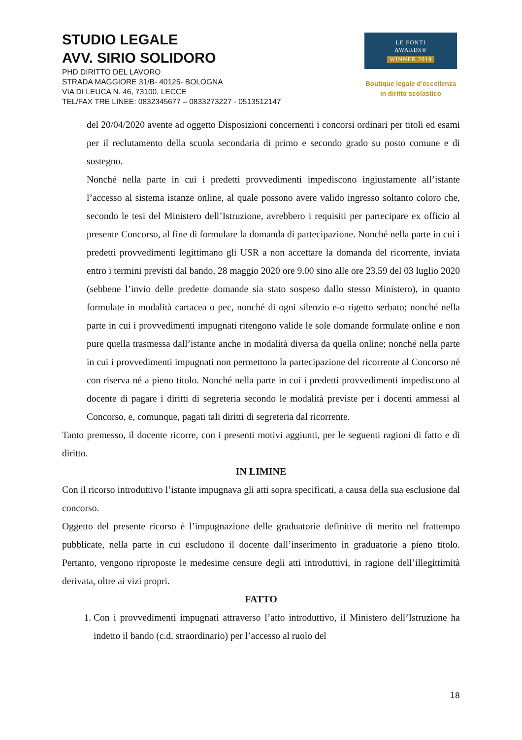STUDIO LEGALE
AVV. SIRIO SOLIDORO
PHD DIRITTO DEL LAVORO
STRADA MAGGIORE 31/B- 40125- BOLOGNA
VIA DI LEUCA N. 46, 73100, LECCE
TEL/FAX TRE LINEE: 0832345677 – 0833273227 - 0513512147
LE FONTI
AWARDS®
WINNER 2019
Boutique legale d’eccellenza
in diritto scolastico
del 20/04/2020 avente ad oggetto Disposizioni concernenti i concorsi ordinari per titoli ed esami per il reclutamento della scuola secondaria di primo e secondo grado su posto comune e di sostegno.
Nonché nella parte in cui i predetti provvedimenti impediscono ingiustamente all’istante l’accesso al sistema istanze online, al quale possono avere valido ingresso soltanto coloro che, secondo le tesi del Ministero dell’Istruzione, avrebbero i requisiti per partecipare ex officio al presente Concorso, al fine di formulare la domanda di partecipazione. Nonché nella parte in cui i predetti provvedimenti legittimano gli USR a non accettare la domanda del ricorrente, inviata entro i termini previsti dal bando, 28 maggio 2020 ore 9.00 sino alle ore 23.59 del 03 luglio 2020 (sebbene l’invio delle predette domande sia stato sospeso dallo stesso Ministero), in quanto formulate in modalità cartacea o pec, nonché di ogni silenzio e-o rigetto serbato; nonché nella parte in cui i provvedimenti impugnati ritengono valide le sole domande formulate online e non pure quella trasmessa dall’istante anche in modalità diversa da quella online; nonché nella parte in cui i provvedimenti impugnati non permettono la partecipazione del ricorrente al Concorso né con riserva né a pieno titolo. Nonché nella parte in cui i predetti provvedimenti impediscono al docente di pagare i diritti di segreteria secondo le modalità previste per i docenti ammessi al Concorso, e, comunque, pagati tali diritti di segreteria dal ricorrente.
Tanto premesso, il docente ricorre, con i presenti motivi aggiunti, per le seguenti ragioni di fatto e di diritto.
IN LIMINE
Con il ricorso introduttivo l’istante impugnava gli atti sopra specificati, a causa della sua esclusione dal concorso.
Oggetto del presente ricorso è l’impugnazione delle graduatorie definitive di merito nel frattempo pubblicate, nella parte in cui escludono il docente dall’inserimento in graduatorie a pieno titolo. Pertanto, vengono riproposte le medesime censure degli atti introduttivi, in ragione dell’illegittimità derivata, oltre ai vizi propri.
FATTO
1. Con i provvedimenti impugnati attraverso l’atto introduttivo, il Ministero dell’Istruzione ha indetto il bando (c.d. straordinario) per l’accesso al ruolo del
18